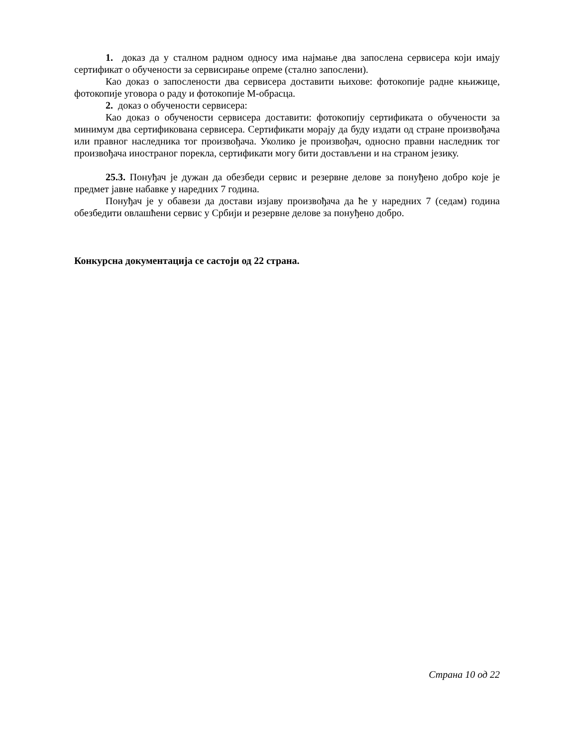1. доказ да у сталном радном односу има најмање два запослена сервисера који имају сертификат о обучености за сервисирање опреме (стално запослени).
Као доказ о запослености два сервисера доставити њихове: фотокопије радне књижице, фотокопије уговора о раду и фотокопије М-обрасца.
2. доказ о обучености сервисера:
Као доказ о обучености сервисера доставити: фотокопију сертификата о обучености за минимум два сертификована сервисера. Сертификати морају да буду издати од стране произвођача или правног наследника тог произвођача. Уколико је произвођач, односно правни наследник тог произвођача иностраног порекла, сертификати могу бити достављени и на страном језику.
25.3. Понуђач је дужан да обезбеди сервис и резервне делове за понуђено добро које је предмет јавне набавке у наредних 7 година.
Понуђач је у обавези да достави изјаву произвођача да ће у наредних 7 (седам) година обезбедити овлашћени сервис у Србији и резервне делове за понуђено добро.
Конкурсна документација се састоји од 22 страна.
Страна 10 од 22